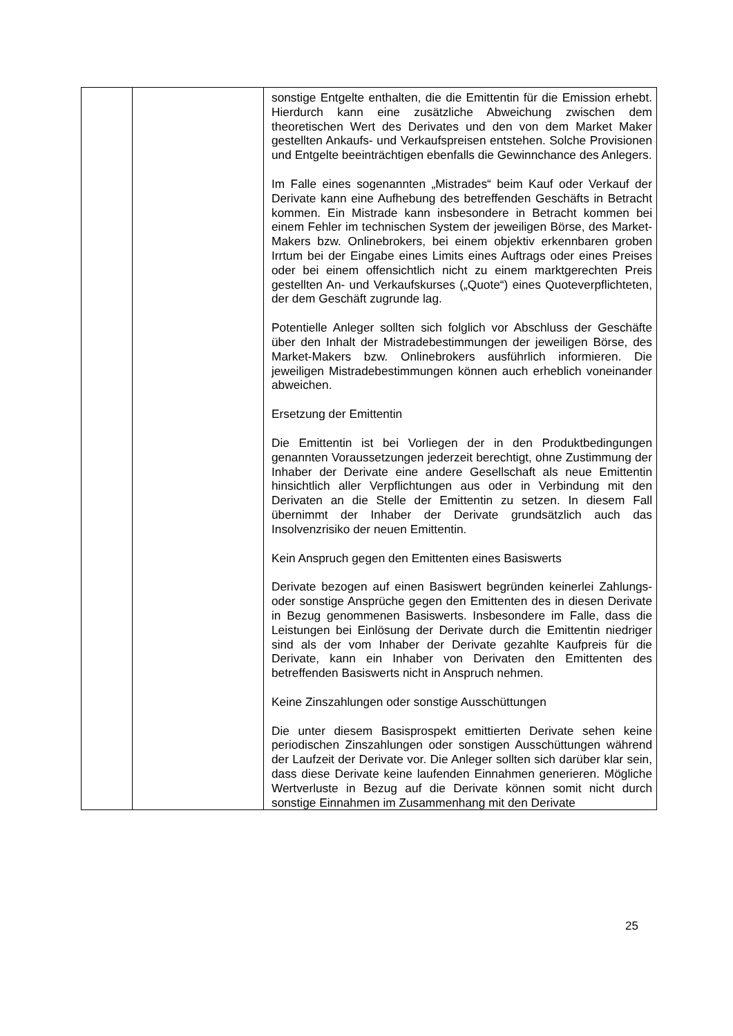| | | sonstige Entgelte enthalten, die die Emittentin für die Emission erhebt. Hierdurch kann eine zusätzliche Abweichung zwischen dem theoretischen Wert des Derivates und den von dem Market Maker gestellten Ankaufs- und Verkaufspreisen entstehen. Solche Provisionen und Entgelte beeinträchtigen ebenfalls die Gewinnchance des Anlegers. Im Falle eines sogenannten „Mistrades“ beim Kauf oder Verkauf der Derivate kann eine Aufhebung des betreffenden Geschäfts in Betracht kommen. Ein Mistrade kann insbesondere in Betracht kommen bei einem Fehler im technischen System der jeweiligen Börse, des Market-Makers bzw. Onlinebrokers, bei einem objektiv erkennbaren groben Irrtum bei der Eingabe eines Limits eines Auftrags oder eines Preises oder bei einem offensichtlich nicht zu einem marktgerechten Preis gestellten An- und Verkaufskurses („Quote“) eines Quoteverpflichteten, der dem Geschäft zugrunde lag. Potentielle Anleger sollten sich folglich vor Abschluss der Geschäfte über den Inhalt der Mistradebestimmungen der jeweiligen Börse, des Market-Makers bzw. Onlinebrokers ausführlich informieren. Die jeweiligen Mistradebestimmungen können auch erheblich voneinander abweichen. Ersetzung der Emittentin Die Emittentin ist bei Vorliegen der in den Produktbedingungen genannten Voraussetzungen jederzeit berechtigt, ohne Zustimmung der Inhaber der Derivate eine andere Gesellschaft als neue Emittentin hinsichtlich aller Verpflicht­ungen aus oder in Verbindung mit den Derivaten an die Stelle der Emittentin zu setzen. In diesem Fall übernimmt der Inhaber der Derivate grundsätzlich auch das Insolvenzrisiko der neuen Emittentin. Kein Anspruch gegen den Emittenten eines Basiswerts Derivate bezogen auf einen Basiswert begründen keinerlei Zahlungs- oder sonstige Ansprüche gegen den Emittenten des in diesen Derivate in Bezug genommenen Basiswerts. Insbesondere im Falle, dass die Leistungen bei Einlösung der Derivate durch die Emittentin niedriger sind als der vom Inhaber der Derivate gezahlte Kaufpreis für die Derivate, kann ein Inhaber von Derivaten den Emittenten des betreffenden Basiswerts nicht in Anspruch nehmen. Keine Zinszahlungen oder sonstige Ausschüttungen Die unter diesem Basisprospekt emittierten Derivate sehen keine periodischen Zinszahlungen oder sonstigen Aus­schüttungen während der Laufzeit der Derivate vor. Die Anleger sollten sich darüber klar sein, dass diese Derivate keine laufenden Einnahmen generieren. Mögliche Wert­verluste in Bezug auf die Derivate können somit nicht durch sonstige Einnahmen im Zusammenhang mit den Derivate |
25